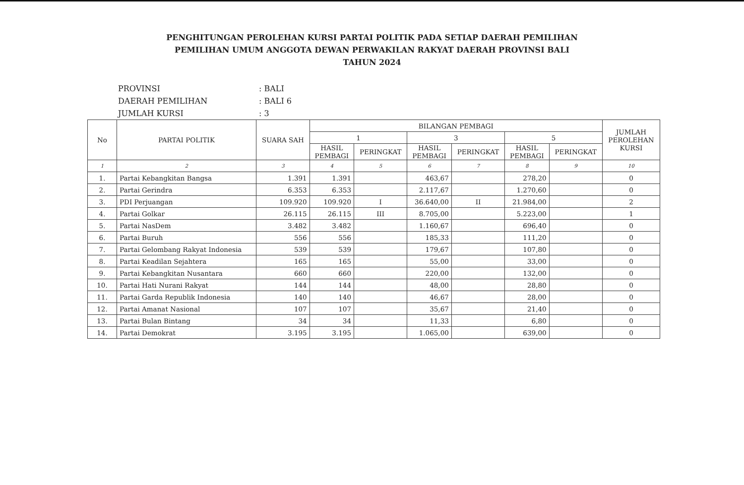PENGHITUNGAN PEROLEHAN KURSI PARTAI POLITIK PADA SETIAP DAERAH PEMILIHAN
PEMILIHAN UMUM ANGGOTA DEWAN PERWAKILAN RAKYAT DAERAH PROVINSI BALI
TAHUN 2024
PROVINSI: BALI
DAERAH PEMILIHAN: BALI 6
JUMLAH KURSI: 3
| No | PARTAI POLITIK | SUARA SAH | BILANGAN PEMBAGI | | | | | | JUMLAH PEROLEHAN KURSI |
| --- | --- | --- | --- | --- | --- | --- | --- | --- | --- |
| | | | 1 | | 3 | | 5 | | |
| | | | HASIL PEMBAGI | PERINGKAT | HASIL PEMBAGI | PERINGKAT | HASIL PEMBAGI | PERINGKAT | |
| 1 | 2 | 3 | 4 | 5 | 6 | 7 | 8 | 9 | 10 |
| 1. | Partai Kebangkitan Bangsa | 1.391 | 1.391 | | 463,67 | | 278,20 | | 0 |
| 2. | Partai Gerindra | 6.353 | 6.353 | | 2.117,67 | | 1.270,60 | | 0 |
| 3. | PDI Perjuangan | 109.920 | 109.920 | I | 36.640,00 | II | 21.984,00 | | 2 |
| 4. | Partai Golkar | 26.115 | 26.115 | III | 8.705,00 | | 5.223,00 | | 1 |
| 5. | Partai NasDem | 3.482 | 3.482 | | 1.160,67 | | 696,40 | | 0 |
| 6. | Partai Buruh | 556 | 556 | | 185,33 | | 111,20 | | 0 |
| 7. | Partai Gelombang Rakyat Indonesia | 539 | 539 | | 179,67 | | 107,80 | | 0 |
| 8. | Partai Keadilan Sejahtera | 165 | 165 | | 55,00 | | 33,00 | | 0 |
| 9. | Partai Kebangkitan Nusantara | 660 | 660 | | 220,00 | | 132,00 | | 0 |
| 10. | Partai Hati Nurani Rakyat | 144 | 144 | | 48,00 | | 28,80 | | 0 |
| 11. | Partai Garda Republik Indonesia | 140 | 140 | | 46,67 | | 28,00 | | 0 |
| 12. | Partai Amanat Nasional | 107 | 107 | | 35,67 | | 21,40 | | 0 |
| 13. | Partai Bulan Bintang | 34 | 34 | | 11,33 | | 6,80 | | 0 |
| 14. | Partai Demokrat | 3.195 | 3.195 | | 1.065,00 | | 639,00 | | 0 |